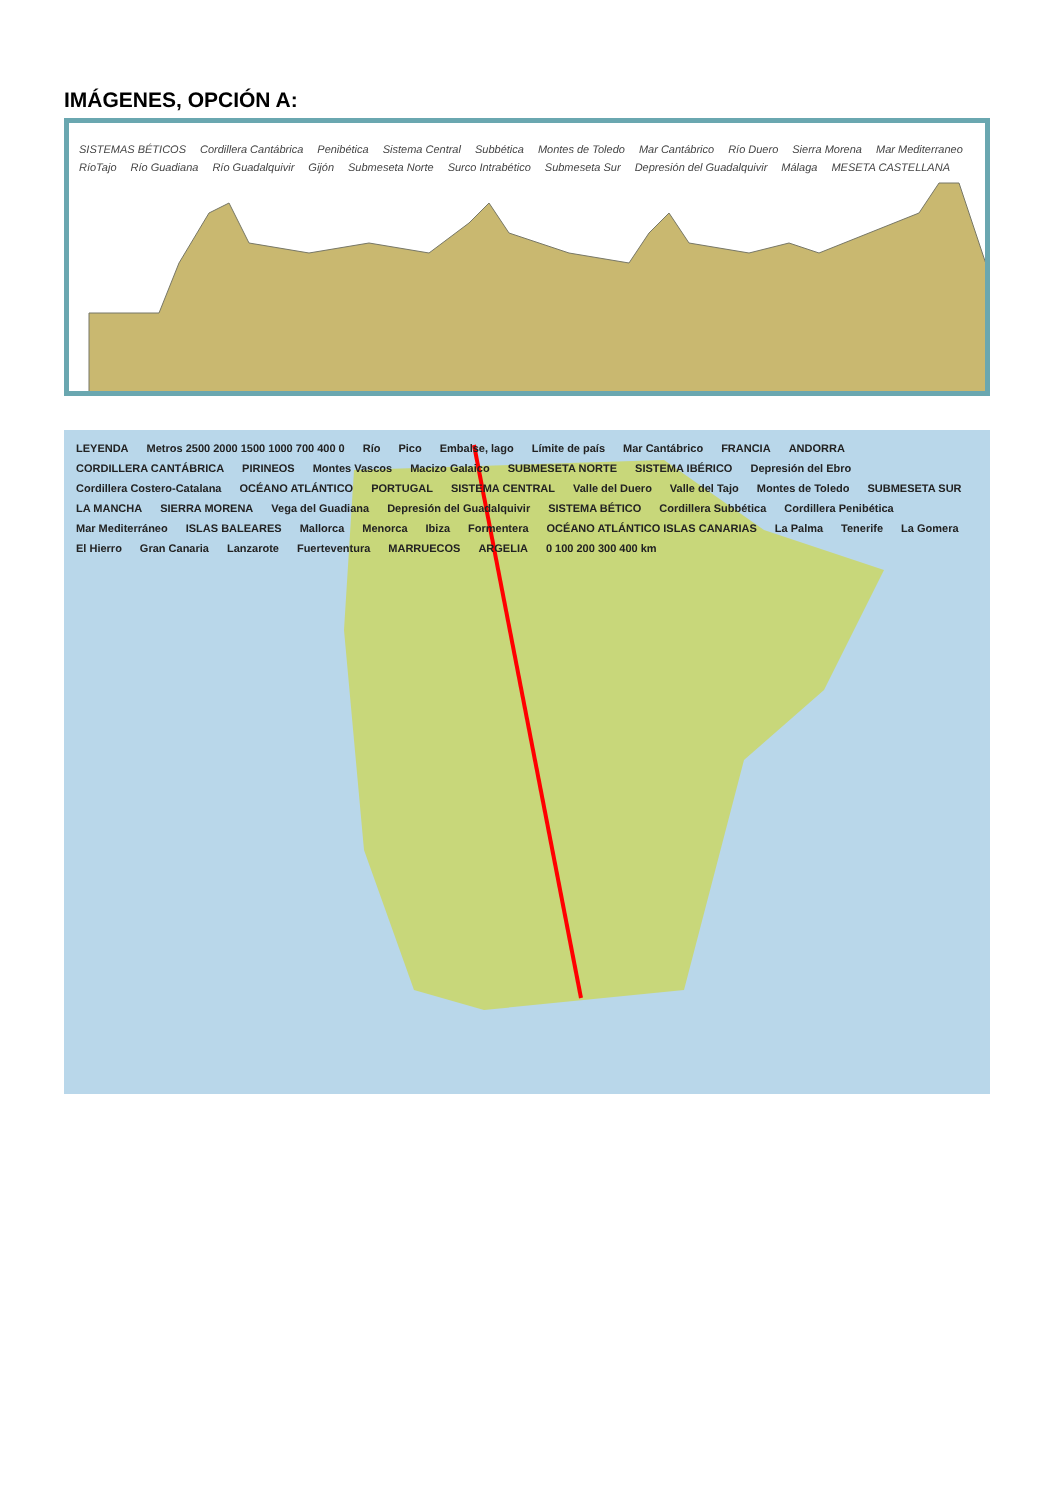IMÁGENES, OPCIÓN A:
SISTEMAS BÉTICOS Cordillera Cantábrica Penibética Sistema Central Subbética Montes de Toledo Mar Cantábrico Río Duero Sierra Morena Mar Mediterraneo RíoTajo Río Guadiana Río Guadalquivir Gijón Submeseta Norte Surco Intrabético Submeseta Sur Depresión del Guadalquivir Málaga MESETA CASTELLANA
LEYENDA Metros 2500 2000 1500 1000 700 400 0 Río Pico Embalse, lago Límite de país Mar Cantábrico FRANCIA ANDORRA CORDILLERA CANTÁBRICA PIRINEOS Montes Vascos Macizo Galaico SUBMESETA NORTE SISTEMA IBÉRICO Depresión del Ebro Cordillera Costero-Catalana OCÉANO ATLÁNTICO PORTUGAL SISTEMA CENTRAL Valle del Duero Valle del Tajo Montes de Toledo SUBMESETA SUR LA MANCHA SIERRA MORENA Vega del Guadiana Depresión del Guadalquivir SISTEMA BÉTICO Cordillera Subbética Cordillera Penibética Mar Mediterráneo ISLAS BALEARES Mallorca Menorca Ibiza Formentera OCÉANO ATLÁNTICO ISLAS CANARIAS La Palma Tenerife La Gomera El Hierro Gran Canaria Lanzarote Fuerteventura MARRUECOS ARGELIA 0 100 200 300 400 km